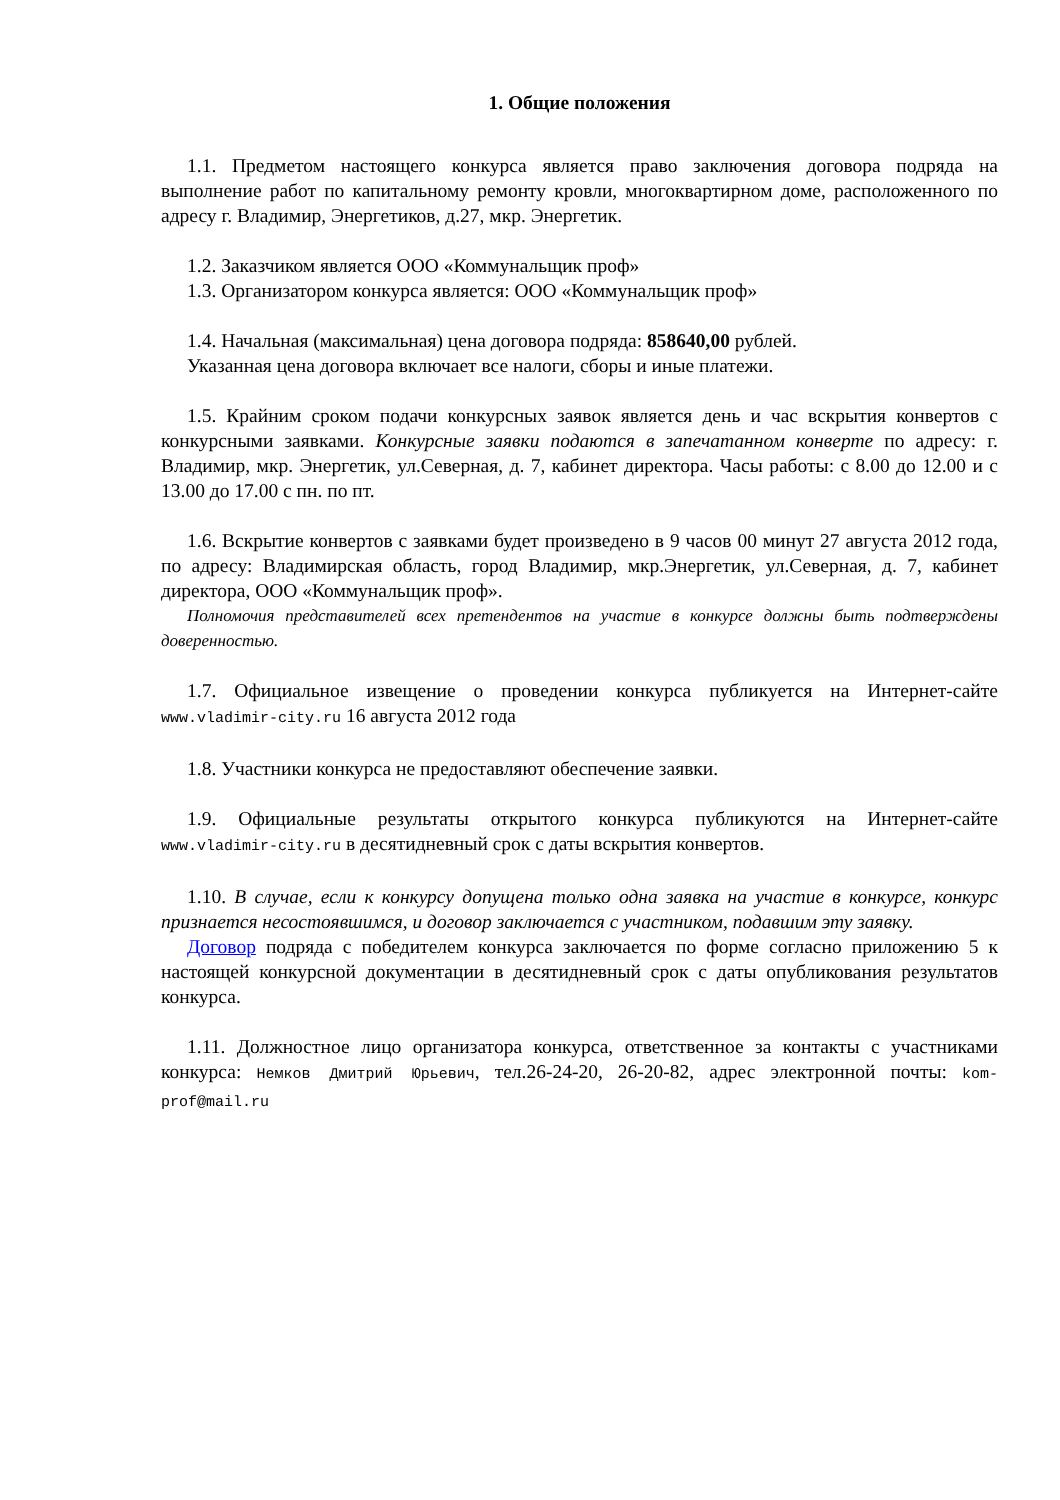1. Общие положения
1.1. Предметом настоящего конкурса является право заключения договора подряда на выполнение работ по капитальному ремонту кровли, многоквартирном доме, расположенного по адресу г. Владимир, Энергетиков, д.27, мкр. Энергетик.
1.2. Заказчиком является ООО «Коммунальщик проф»
1.3. Организатором конкурса является: ООО «Коммунальщик проф»
1.4. Начальная (максимальная) цена договора подряда: 858640,00 рублей.
Указанная цена договора включает все налоги, сборы и иные платежи.
1.5. Крайним сроком подачи конкурсных заявок является день и час вскрытия конвертов с конкурсными заявками. Конкурсные заявки подаются в запечатанном конверте по адресу: г. Владимир, мкр. Энергетик, ул.Северная, д. 7, кабинет директора. Часы работы: с 8.00 до 12.00 и с 13.00 до 17.00 с пн. по пт.
1.6. Вскрытие конвертов с заявками будет произведено в 9 часов 00 минут 27 августа 2012 года, по адресу: Владимирская область, город Владимир, мкр.Энергетик, ул.Северная, д. 7, кабинет директора, ООО «Коммунальщик проф».
Полномочия представителей всех претендентов на участие в конкурсе должны быть подтверждены доверенностью.
1.7. Официальное извещение о проведении конкурса публикуется на Интернет-сайте www.vladimir-city.ru 16 августа 2012 года
1.8. Участники конкурса не предоставляют обеспечение заявки.
1.9. Официальные результаты открытого конкурса публикуются на Интернет-сайте www.vladimir-city.ru в десятидневный срок с даты вскрытия конвертов.
1.10. В случае, если к конкурсу допущена только одна заявка на участие в конкурсе, конкурс признается несостоявшимся, и договор заключается с участником, подавшим эту заявку.
Договор подряда с победителем конкурса заключается по форме согласно приложению 5 к настоящей конкурсной документации в десятидневный срок с даты опубликования результатов конкурса.
1.11. Должностное лицо организатора конкурса, ответственное за контакты с участниками конкурса: Немков Дмитрий Юрьевич, тел.26-24-20, 26-20-82, адрес электронной почты: kom-prof@mail.ru